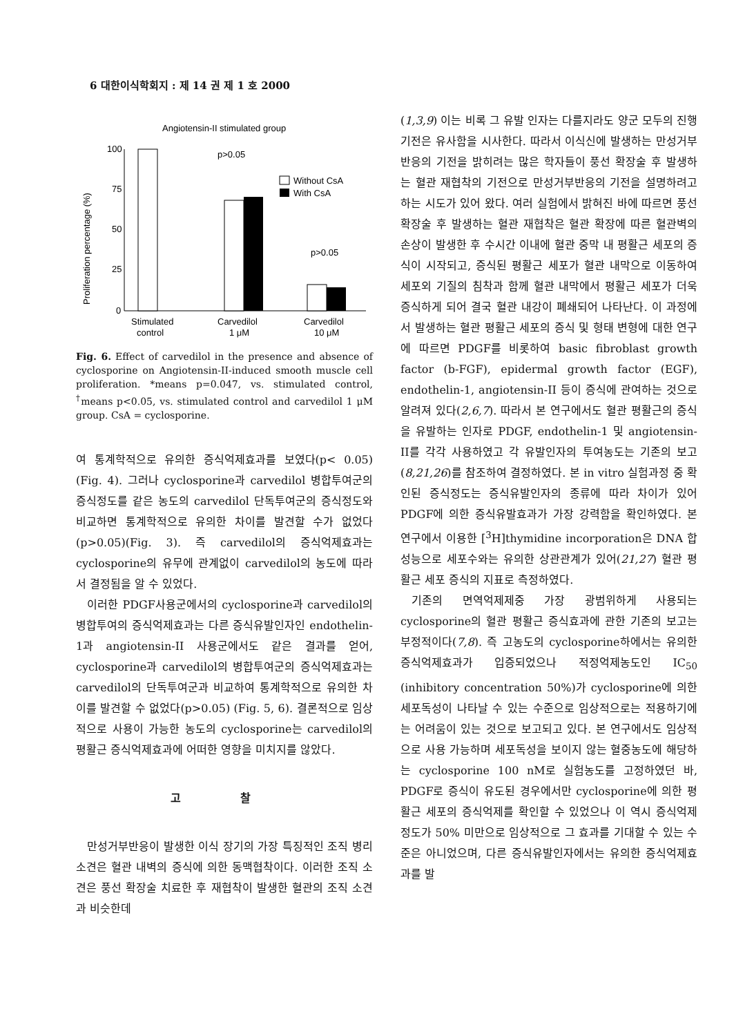6 대한이식학회지 : 제 14 권 제 1 호 2000
Angiotensin-II stimulated group
Proliferation percentage (%)
100
75
50
25
0
p>0.05
p>0.05
Without CsA
With CsA
Stimulated
control
Carvedilol
1 μM
Carvedilol
10 μM
Fig. 6. Effect of carvedilol in the presence and absence of cyclosporine on Angiotensin-II-induced smooth muscle cell proliferation. *means p=0.047, vs. stimulated control, <sup>†</sup>means p<0.05, vs. stimulated control and carvedilol 1 μM group. CsA = cyclosporine.
여 통계학적으로 유의한 증식억제효과를 보였다(p< 0.05)(Fig. 4). 그러나 cyclosporine과 carvedilol 병합투여군의 증식정도를 같은 농도의 carvedilol 단독투여군의 증식정도와 비교하면 통계학적으로 유의한 차이를 발견할 수가 없었다(p>0.05)(Fig. 3). 즉 carvedilol의 증식억제효과는 cyclosporine의 유무에 관계없이 carvedilol의 농도에 따라서 결정됨을 알 수 있었다.
이러한 PDGF사용군에서의 cyclosporine과 carvedilol의 병합투여의 증식억제효과는 다른 증식유발인자인 endothelin-1과 angiotensin-II 사용군에서도 같은 결과를 얻어, cyclosporine과 carvedilol의 병합투여군의 증식억제효과는 carvedilol의 단독투여군과 비교하여 통계학적으로 유의한 차이를 발견할 수 없었다(p>0.05) (Fig. 5, 6). 결론적으로 임상적으로 사용이 가능한 농도의 cyclosporine는 carvedilol의 평활근 증식억제효과에 어떠한 영향을 미치지를 않았다.
고 찰
만성거부반응이 발생한 이식 장기의 가장 특징적인 조직 병리 소견은 혈관 내벽의 증식에 의한 동맥협착이다. 이러한 조직 소견은 풍선 확장술 치료한 후 재협착이 발생한 혈관의 조직 소견과 비슷한데
(1,3,9) 이는 비록 그 유발 인자는 다를지라도 양군 모두의 진행 기전은 유사함을 시사한다. 따라서 이식신에 발생하는 만성거부반응의 기전을 밝히려는 많은 학자들이 풍선 확장술 후 발생하는 혈관 재협착의 기전으로 만성거부반응의 기전을 설명하려고 하는 시도가 있어 왔다. 여러 실험에서 밝혀진 바에 따르면 풍선 확장술 후 발생하는 혈관 재협착은 혈관 확장에 따른 혈관벽의 손상이 발생한 후 수시간 이내에 혈관 중막 내 평활근 세포의 증식이 시작되고, 증식된 평활근 세포가 혈관 내막으로 이동하여 세포외 기질의 침착과 함께 혈관 내막에서 평활근 세포가 더욱 증식하게 되어 결국 혈관 내강이 폐쇄되어 나타난다. 이 과정에서 발생하는 혈관 평활근 세포의 증식 및 형태 변형에 대한 연구에 따르면 PDGF를 비롯하여 basic fibroblast growth factor (b-FGF), epidermal growth factor (EGF), endothelin-1, angiotensin-II 등이 증식에 관여하는 것으로 알려져 있다(2,6,7). 따라서 본 연구에서도 혈관 평활근의 증식을 유발하는 인자로 PDGF, endothelin-1 및 angiotensin-II를 각각 사용하였고 각 유발인자의 투여농도는 기존의 보고(8,21,26)를 참조하여 결정하였다. 본 in vitro 실험과정 중 확인된 증식정도는 증식유발인자의 종류에 따라 차이가 있어 PDGF에 의한 증식유발효과가 가장 강력함을 확인하였다. 본 연구에서 이용한 [<sup>3</sup>H]thymidine incorporation은 DNA 합성능으로 세포수와는 유의한 상관관계가 있어(21,27) 혈관 평활근 세포 증식의 지표로 측정하였다.
기존의 면역억제제중 가장 광범위하게 사용되는 cyclosporine의 혈관 평활근 증식효과에 관한 기존의 보고는 부정적이다(7,8). 즉 고농도의 cyclosporine하에서는 유의한 증식억제효과가 입증되었으나 적정억제농도인 IC<sub>50</sub> (inhibitory concentration 50%)가 cyclosporine에 의한 세포독성이 나타날 수 있는 수준으로 임상적으로는 적용하기에는 어려움이 있는 것으로 보고되고 있다. 본 연구에서도 임상적으로 사용 가능하며 세포독성을 보이지 않는 혈중농도에 해당하는 cyclosporine 100 nM로 실험농도를 고정하였던 바, PDGF로 증식이 유도된 경우에서만 cyclosporine에 의한 평활근 세포의 증식억제를 확인할 수 있었으나 이 역시 증식억제정도가 50% 미만으로 임상적으로 그 효과를 기대할 수 있는 수준은 아니었으며, 다른 증식유발인자에서는 유의한 증식억제효과를 발